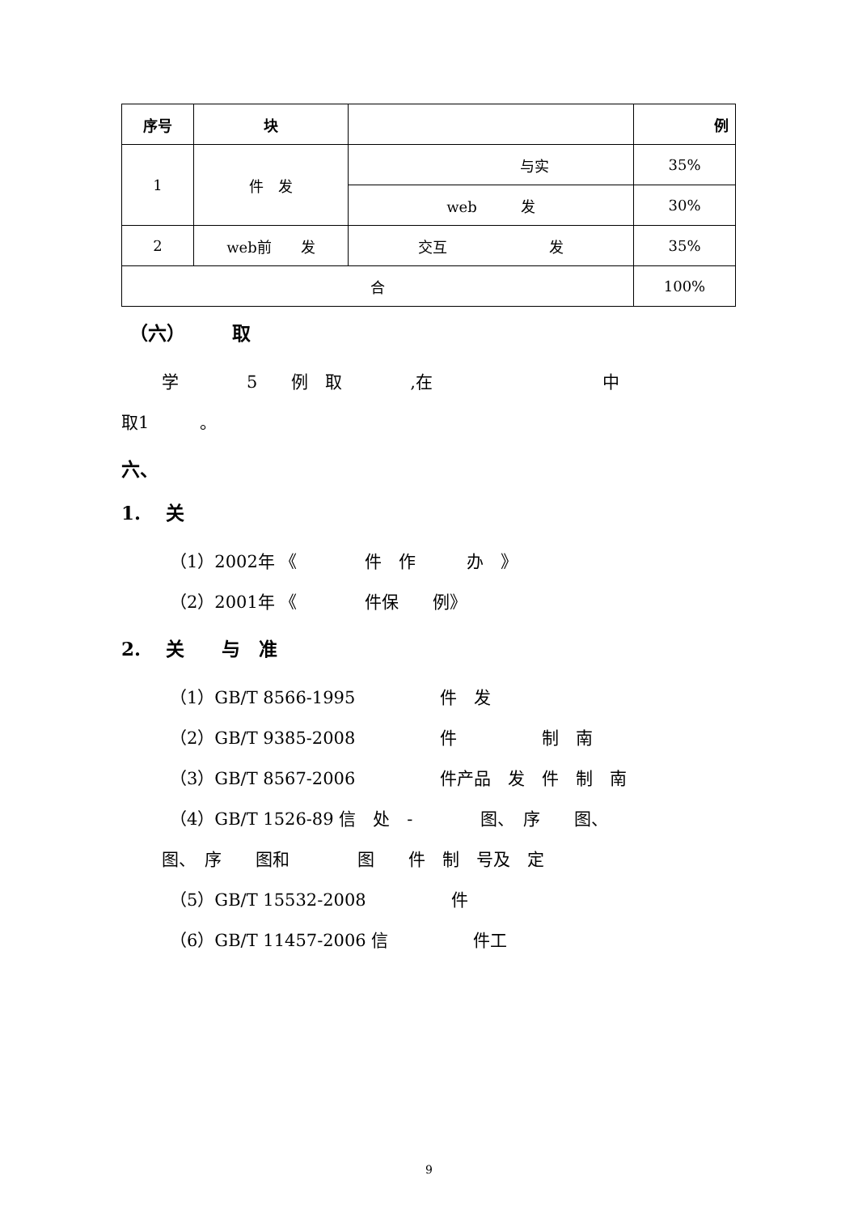| 序号 | 块 | | 例 |
| --- | --- | --- | --- |
| 1 | 件 发 | 与实 | 35% |
| | | web 发 | 30% |
| 2 | web前 发 | 交互 发 | 35% |
| 合 | | | 100% |
（六）　　　取
学　　　　5　　例　取　　　　,在　　　　　　　　　　中
取1　　　。
六、
1.　 关
（1）2002年 《　　　　件　作　　　办　》
（2）2001年 《　　　　件保　　例》
2.　 关　　与　准
（1）GB/T 8566-1995　　　　　件　发
（2）GB/T 9385-2008　　　　　件　　　　　制　南
（3）GB/T 8567-2006　　　　　件产品　发　件　制　南
（4）GB/T 1526-89 信　处　-　　　　图、　序　　图、
图、　序　　图和　　　　图　　件　制　号及　定
（5）GB/T 15532-2008　　　　　件
（6）GB/T 11457-2006 信　　　　　件工
9